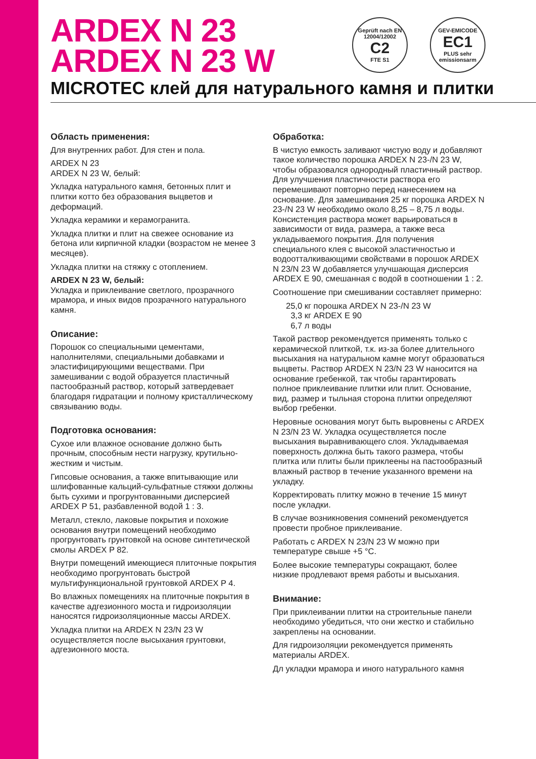ARDEX N 23
ARDEX N 23 W
MICROTEC клей для натурального камня и плитки
Geprüft nach EN 12004/12002
C2
FTE S1
GEV-EMICODE
EC1
PLUS sehr emissionsarm
Область применения:
Для внутренних работ. Для стен и пола.
ARDEX N 23
ARDEX N 23 W, белый:
Укладка натурального камня, бетонных плит и плитки котто без образования выцветов и деформаций.
Укладка керамики и керамогранита.
Укладка плитки и плит на свежее основание из бетона или кирпичной кладки (возрастом не менее 3 месяцев).
Укладка плитки на стяжку с отоплением.
ARDEX N 23 W, белый:
Укладка и приклеивание светлого, прозрачного мрамора, и иных видов прозрачного натурального камня.
Описание:
Порошок со специальными цементами, наполнителями, специальными добавками и эластифицирующими веществами. При замешивании с водой образуется пластичный пастообразный раствор, который затвердевает благодаря гидратации и полному кристаллическому связыванию воды.
Подготовка основания:
Сухое или влажное основание должно быть прочным, способным нести нагрузку, крутильно-жестким и чистым.
Гипсовые основания, а также впитывающие или шлифованные кальций-сульфатные стяжки должны быть сухими и прогрунтованными дисперсией ARDEX P 51, разбавленной водой 1 : 3.
Металл, стекло, лаковые покрытия и похожие основания внутри помещений необходимо прогрунтовать грунтовкой на основе синтетической смолы ARDEX P 82.
Внутри помещений имеющиеся плиточные покрытия необходимо прогрунтовать быстрой мультифункциональной грунтовкой ARDEX P 4.
Во влажных помещениях на плиточные покрытия в качестве адгезионного моста и гидроизоляции наносятся гидроизоляционные массы ARDEX.
Укладка плитки на ARDEX N 23/N 23 W осуществляется после высыхания грунтовки, адгезионного моста.
Обработка:
В чистую емкость заливают чистую воду и добавляют такое количество порошка ARDEX N 23-/N 23 W, чтобы образовался однородный пластичный раствор. Для улучшения пластичности раствора его перемешивают повторно перед нанесением на основание. Для замешивания 25 кг порошка ARDEX N 23-/N 23 W необходимо около 8,25 – 8,75 л воды. Консистенция раствора может варьироваться в зависимости от вида, размера, а также веса укладываемого покрытия. Для получения специального клея с высокой эластичностью и водоотталкивающими свойствами в порошок ARDEX N 23/N 23 W добавляется улучшающая дисперсия ARDEX E 90, смешанная с водой в соотношении 1 : 2.
Соотношение при смешивании составляет примерно:
25,0 кг порошка ARDEX N 23-/N 23 W
3,3 кг ARDEX E 90
6,7 л воды
Такой раствор рекомендуется применять только с керамической плиткой, т.к. из-за более длительного высыхания на натуральном камне могут образоваться выцветы. Раствор ARDEX N 23/N 23 W наносится на основание гребенкой, так чтобы гарантировать полное приклеивание плитки или плит. Основание, вид, размер и тыльная сторона плитки определяют выбор гребенки.
Неровные основания могут быть выровнены с ARDEX N 23/N 23 W. Укладка осуществляется после высыхания выравнивающего слоя. Укладываемая поверхность должна быть такого размера, чтобы плитка или плиты были приклеены на пастообразный влажный раствор в течение указанного времени на укладку.
Корректировать плитку можно в течение 15 минут после укладки.
В случае возникновения сомнений рекомендуется провести пробное приклеивание.
Работать с ARDEX N 23/N 23 W можно при температуре свыше +5 °C.
Более высокие температуры сокращают, более низкие продлевают время работы и высыхания.
Внимание:
При приклеивании плитки на строительные панели необходимо убедиться, что они жестко и стабильно закреплены на основании.
Для гидроизоляции рекомендуется применять материалы ARDEX.
Дл укладки мрамора и иного натурального камня